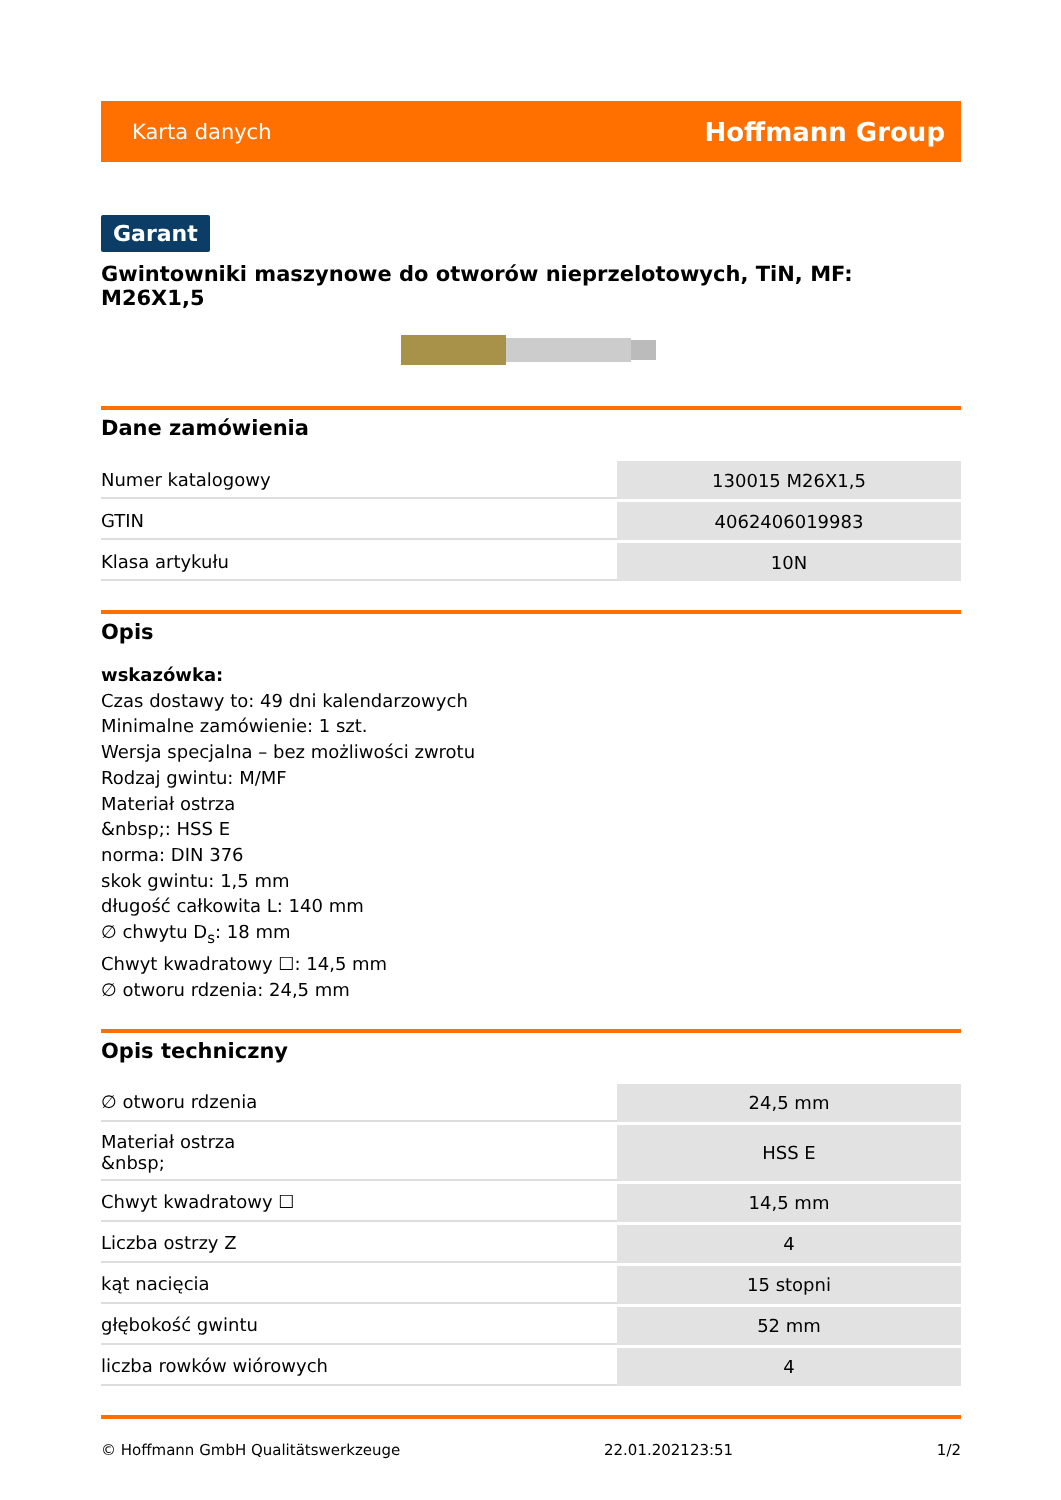Karta danych Hoffmann Group
Garant
Gwintowniki maszynowe do otworów nieprzelotowych, TiN, MF: M26X1,5
Dane zamówienia
| Numer katalogowy | 130015 M26X1,5 |
| GTIN | 4062406019983 |
| Klasa artykułu | 10N |
Opis
wskazówka:
Czas dostawy to: 49 dni kalendarzowych
Minimalne zamówienie: 1 szt.
Wersja specjalna – bez możliwości zwrotu
Rodzaj gwintu: M/MF
Materiał ostrza
&nbsp;: HSS E
norma: DIN 376
skok gwintu: 1,5 mm
długość całkowita L: 140 mm
∅ chwytu D<sub>s</sub>: 18 mm
Chwyt kwadratowy ☐: 14,5 mm
∅ otworu rdzenia: 24,5 mm
Opis techniczny
| ∅ otworu rdzenia | 24,5 mm |
| Materiał ostrza &nbsp; | HSS E |
| Chwyt kwadratowy ☐ | 14,5 mm |
| Liczba ostrzy Z | 4 |
| kąt nacięcia | 15 stopni |
| głębokość gwintu | 52 mm |
| liczba rowków wiórowych | 4 |
© Hoffmann GmbH Qualitätswerkzeuge 22.01.202123:51 1/2